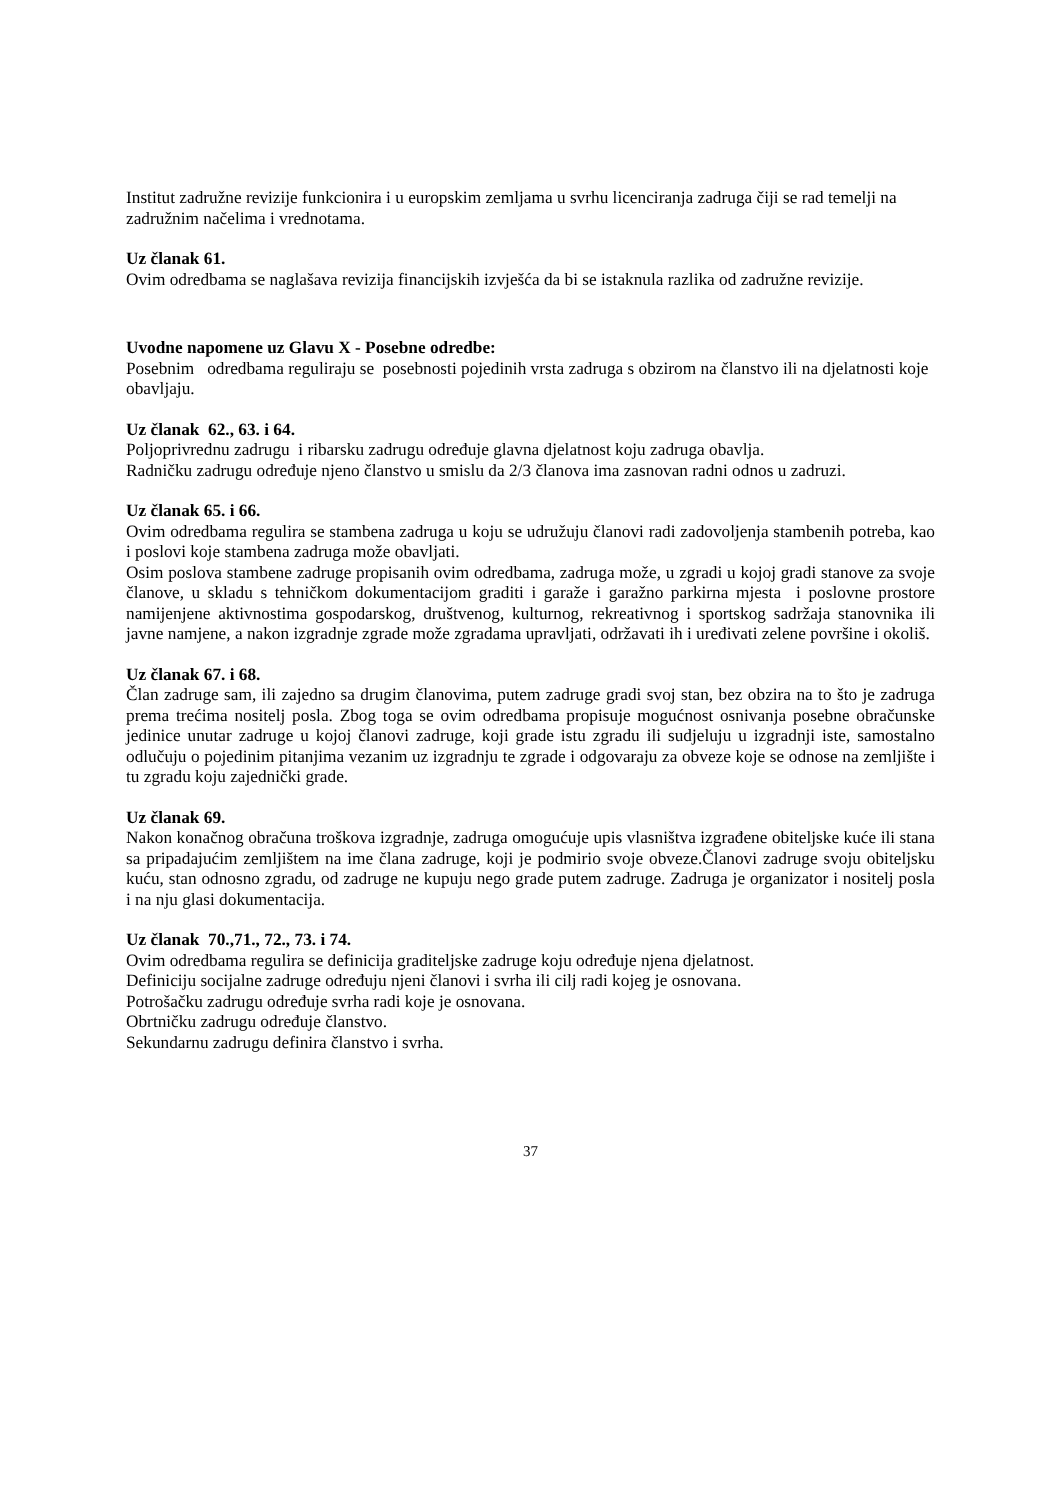Institut zadružne revizije funkcionira i u europskim zemljama u svrhu licenciranja zadruga čiji se rad temelji na zadružnim načelima i vrednotama.
Uz članak 61.
Ovim odredbama se naglašava revizija financijskih izvješća da bi se istaknula razlika od zadružne revizije.
Uvodne napomene uz Glavu X - Posebne odredbe:
Posebnim odredbama reguliraju se posebnosti pojedinih vrsta zadruga s obzirom na članstvo ili na djelatnosti koje obavljaju.
Uz članak 62., 63. i 64.
Poljoprivrednu zadrugu i ribarsku zadrugu određuje glavna djelatnost koju zadruga obavlja.
Radničku zadrugu određuje njeno članstvo u smislu da 2/3 članova ima zasnovan radni odnos u zadruzi.
Uz članak 65. i 66.
Ovim odredbama regulira se stambena zadruga u koju se udružuju članovi radi zadovoljenja stambenih potreba, kao i poslovi koje stambena zadruga može obavljati.
Osim poslova stambene zadruge propisanih ovim odredbama, zadruga može, u zgradi u kojoj gradi stanove za svoje članove, u skladu s tehničkom dokumentacijom graditi i garaže i garažno parkirna mjesta i poslovne prostore namijenjene aktivnostima gospodarskog, društvenog, kulturnog, rekreativnog i sportskog sadržaja stanovnika ili javne namjene, a nakon izgradnje zgrade može zgradama upravljati, održavati ih i uređivati zelene površine i okoliš.
Uz članak 67. i 68.
Član zadruge sam, ili zajedno sa drugim članovima, putem zadruge gradi svoj stan, bez obzira na to što je zadruga prema trećima nositelj posla. Zbog toga se ovim odredbama propisuje mogućnost osnivanja posebne obračunske jedinice unutar zadruge u kojoj članovi zadruge, koji grade istu zgradu ili sudjeluju u izgradnji iste, samostalno odlučuju o pojedinim pitanjima vezanim uz izgradnju te zgrade i odgovaraju za obveze koje se odnose na zemljište i tu zgradu koju zajednički grade.
Uz članak 69.
Nakon konačnog obračuna troškova izgradnje, zadruga omogućuje upis vlasništva izgrađene obiteljske kuće ili stana sa pripadajućim zemljištem na ime člana zadruge, koji je podmirio svoje obveze.Članovi zadruge svoju obiteljsku kuću, stan odnosno zgradu, od zadruge ne kupuju nego grade putem zadruge. Zadruga je organizator i nositelj posla i na nju glasi dokumentacija.
Uz članak 70.,71., 72., 73. i 74.
Ovim odredbama regulira se definicija graditeljske zadruge koju određuje njena djelatnost.
Definiciju socijalne zadruge određuju njeni članovi i svrha ili cilj radi kojeg je osnovana.
Potrošačku zadrugu određuje svrha radi koje je osnovana.
Obrtničku zadrugu određuje članstvo.
Sekundarnu zadrugu definira članstvo i svrha.
37